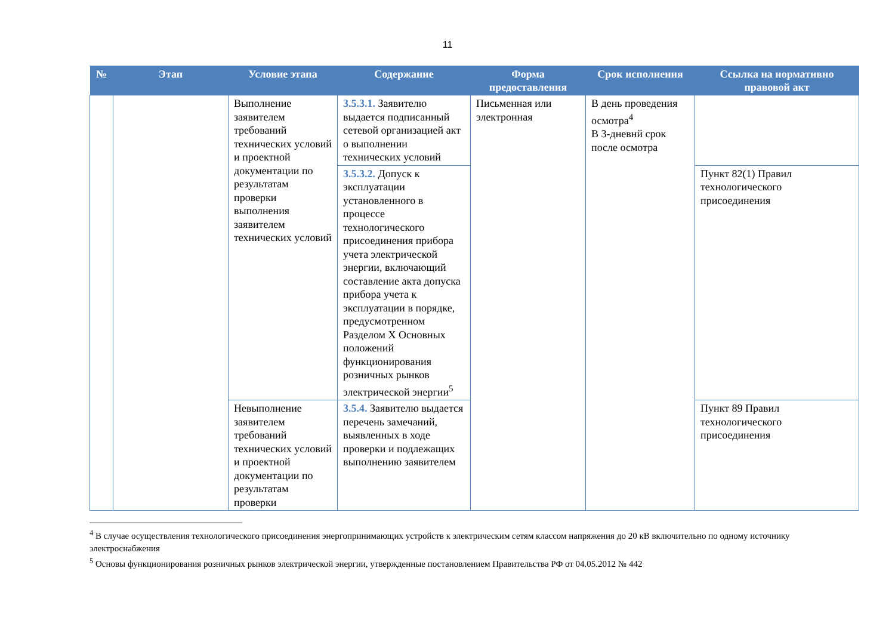11
| № | Этап | Условие этапа | Содержание | Форма предоставления | Срок исполнения | Ссылка на нормативно правовой акт |
| --- | --- | --- | --- | --- | --- | --- |
| | | Выполнение заявителем требований технических условий и проектной документации по результатам проверки выполнения заявителем технических условий | 3.5.3.1. Заявителю выдается подписанный сетевой организацией акт о выполнении технических условий | Письменная или электронная | В день проведения осмотра<sup>4</sup> В 3-дневнй срок после осмотра | |
| | | | 3.5.3.2. Допуск к эксплуатации установленного в процессе технологического присоединения прибора учета электрической энергии, включающий составление акта допуска прибора учета к эксплуатации в порядке, предусмотренном Разделом X Основных положений функционирования розничных рынков электрической энергии<sup>5</sup> | | | Пункт 82(1) Правил технологического присоединения |
| | | Невыполнение заявителем требований технических условий и проектной документации по результатам проверки | 3.5.4. Заявителю выдается перечень замечаний, выявленных в ходе проверки и подлежащих выполнению заявителем | | | Пункт 89 Правил технологического присоединения |
<sup>4</sup> В случае осуществления технологического присоединения энергопринимающих устройств к электрическим сетям классом напряжения до 20 кВ включительно по одному источнику электроснабжения
<sup>5</sup> Основы функционирования розничных рынков электрической энергии, утвержденные постановлением Правительства РФ от 04.05.2012 № 442